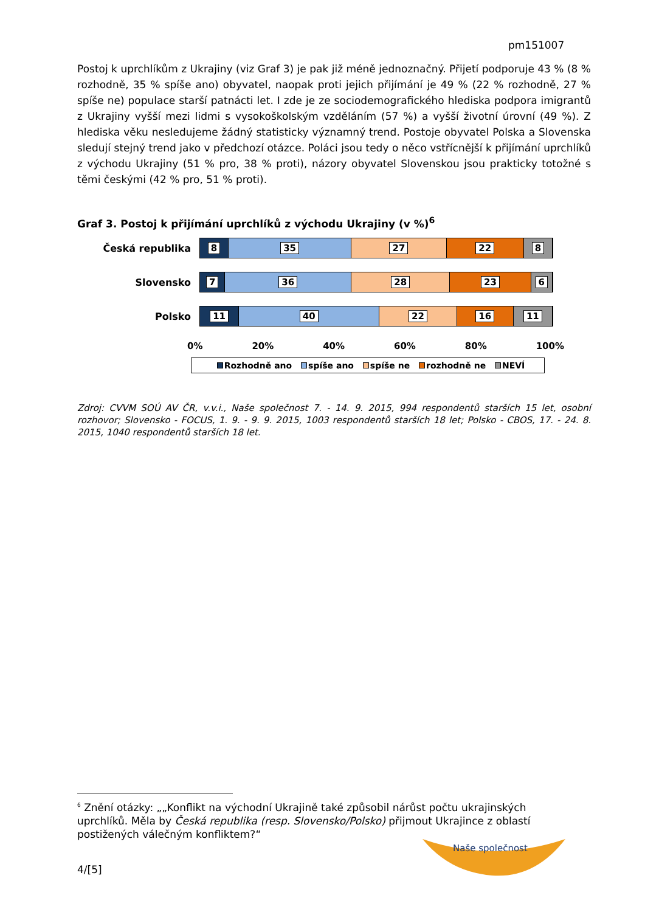pm151007
Postoj k uprchlíkům z Ukrajiny (viz Graf 3) je pak již méně jednoznačný. Přijetí podporuje 43 % (8 % rozhodně, 35 % spíše ano) obyvatel, naopak proti jejich přijímání je 49 % (22 % rozhodně, 27 % spíše ne) populace starší patnácti let. I zde je ze sociodemografického hlediska podpora imigrantů z Ukrajiny vyšší mezi lidmi s vysokoškolským vzděláním (57 %) a vyšší životní úrovní (49 %). Z hlediska věku nesledujeme žádný statisticky významný trend. Postoje obyvatel Polska a Slovenska sledují stejný trend jako v předchozí otázce. Poláci jsou tedy o něco vstřícnější k přijímání uprchlíků z východu Ukrajiny (51 % pro, 38 % proti), názory obyvatel Slovenskou jsou prakticky totožné s těmi českými (42 % pro, 51 % proti).
Graf 3. Postoj k přijímání uprchlíků z východu Ukrajiny (v %)<sup>6</sup>
Česká republika
8 35 27 22 8
Slovensko
7 36 28 23 6
Polsko
11 40 22 16 11
0% 20% 40% 60% 80% 100%
Rozhodně ano spíše ano spíše ne rozhodně ne NEVÍ
Zdroj: CVVM SOÚ AV ČR, v.v.i., Naše společnost 7. - 14. 9. 2015, 994 respondentů starších 15 let, osobní rozhovor; Slovensko - FOCUS, 1. 9. - 9. 9. 2015, 1003 respondentů starších 18 let; Polsko - CBOS, 17. - 24. 8. 2015, 1040 respondentů starších 18 let.
<sup>6</sup> Znění otázky: „„Konflikt na východní Ukrajině také způsobil nárůst počtu ukrajinských uprchlíků. Měla by Česká republika (resp. Slovensko/Polsko) přijmout Ukrajince z oblastí postižených válečným konfliktem?“
Naše společnost
4/[5]